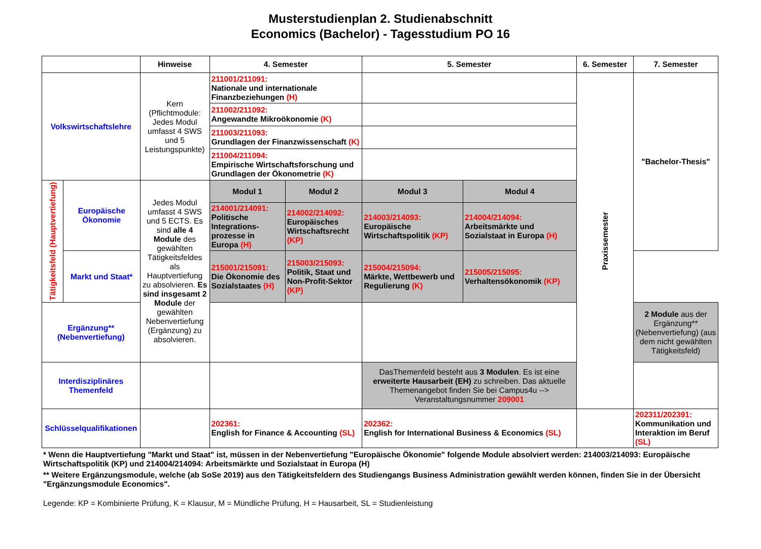Musterstudienplan 2. Studienabschnitt
Economics (Bachelor) - Tagesstudium PO 16
| | | Hinweise | 4. Semester | | 5. Semester | | 6. Semester | 7. Semester |
| --- | --- | --- | --- | --- | --- | --- | --- | --- |
| Volkswirtschaftslehre | | Kern (Pflichtmodule: Jedes Modul umfasst 4 SWS und 5 Leistungspunkte) | 211001/211091: Nationale und internationale Finanzbeziehungen (H) | | | | Praxissemester | "Bachelor-Thesis" |
| | | | 211002/211092: Angewandte Mikroökonomie (K) | | | | | |
| | | | 211003/211093: Grundlagen der Finanzwissenschaft (K) | | | | | |
| | | | 211004/211094: Empirische Wirtschaftsforschung und Grundlagen der Ökonometrie (K) | | | | | |
| Tätigkeitsfeld (Hauptvertiefung) | Europäische Ökonomie | Jedes Modul umfasst 4 SWS und 5 ECTS. Es sind alle 4 Module des gewählten Tätigkeitsfeldes als Hauptvertiefung zu absolvieren. Es sind insgesamt 2 Module der gewählten Nebenvertiefung (Ergänzung) zu absolvieren. | Modul 1 | Modul 2 | Modul 3 | Modul 4 | | |
| | | | 214001/214091: Politische Integrations-prozesse in Europa (H) | 214002/214092: Europäisches Wirtschaftsrecht (KP) | 214003/214093: Europäische Wirtschaftspolitik (KP) | 214004/214094: Arbeitsmärkte und Sozialstaat in Europa (H) | | |
| | Markt und Staat* | | 215001/215091: Die Ökonomie des Sozialstaates (H) | 215003/215093: Politik, Staat und Non-Profit-Sektor (KP) | 215004/215094: Märkte, Wettbewerb und Regulierung (K) | 215005/215095: Verhaltensökonomik (KP) | | |
| Ergänzung** (Nebenvertiefung) | | | | | | | | 2 Module aus der Ergänzung** (Nebenvertiefung) (aus dem nicht gewählten Tätigkeitsfeld) |
| Interdisziplinäres Themenfeld | | | | | DasThemenfeld besteht aus 3 Modulen . Es ist eine erweiterte Hausarbeit (EH) zu schreiben. Das aktuelle Themenangebot finden Sie bei Campus4u --> Veranstaltungsnummer 209001 | | | |
| Schlüsselqualifikationen | | | 202361: English for Finance & Accounting (SL) | | 202362: English for International Business & Economics (SL) | | | 202311/202391: Kommunikation und Interaktion im Beruf (SL) |
* Wenn die Hauptvertiefung "Markt und Staat" ist, müssen in der Nebenvertiefung "Europäische Ökonomie" folgende Module absolviert werden: 214003/214093: Europäische Wirtschaftspolitik (KP) und 214004/214094: Arbeitsmärkte und Sozialstaat in Europa (H)
** Weitere Ergänzungsmodule, welche (ab SoSe 2019) aus den Tätigkeitsfeldern des Studiengangs Business Administration gewählt werden können, finden Sie in der Übersicht "Ergänzungsmodule Economics".
Legende: KP = Kombinierte Prüfung, K = Klausur, M = Mündliche Prüfung, H = Hausarbeit, SL = Studienleistung